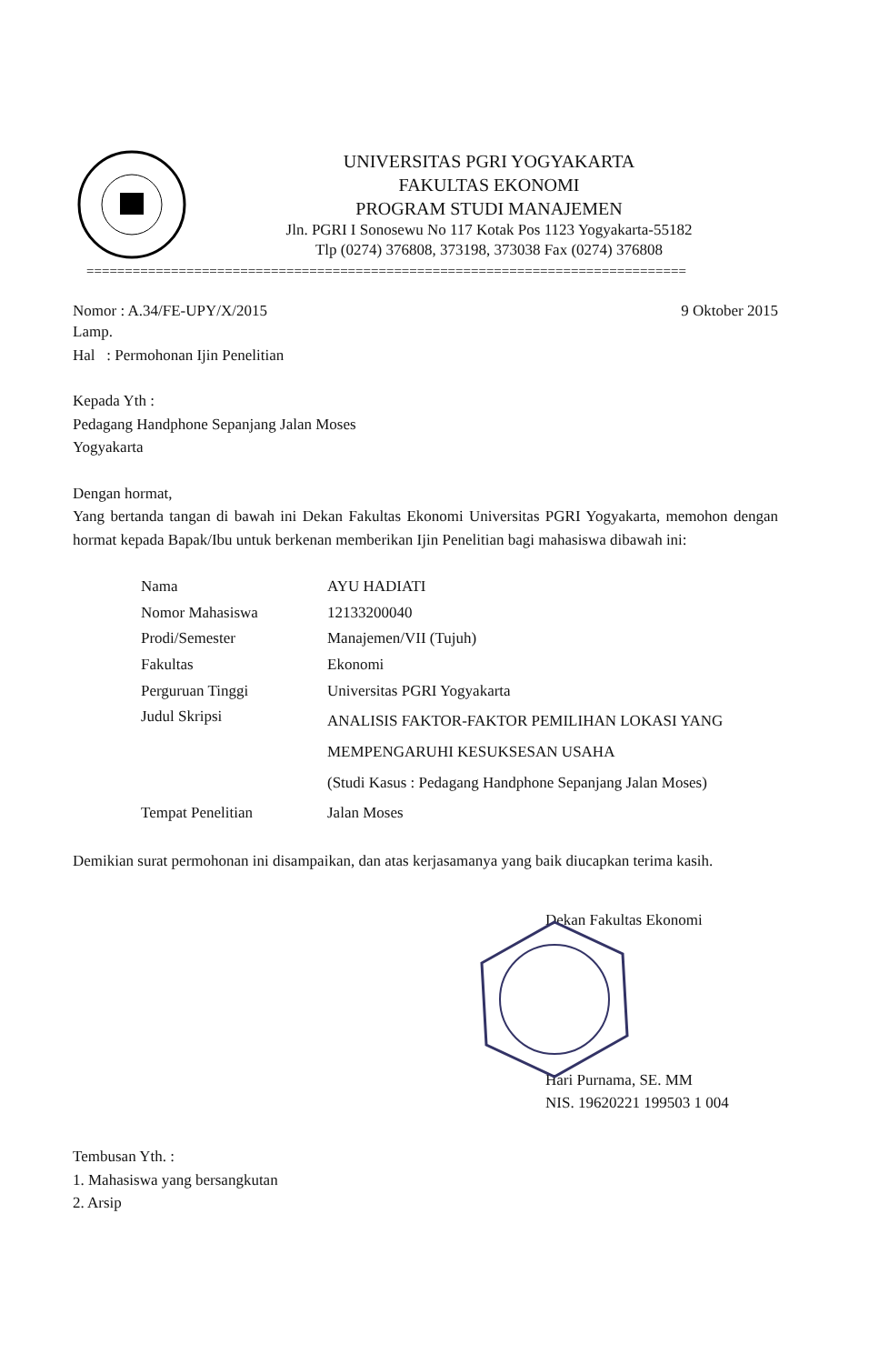UNIVERSITAS PGRI YOGYAKARTA
FAKULTAS EKONOMI
PROGRAM STUDI MANAJEMEN
Jln. PGRI I Sonosewu No 117 Kotak Pos 1123 Yogyakarta-55182
Tlp (0274) 376808, 373198, 373038 Fax (0274) 376808
==============================================================================
Nomor : A.34/FE-UPY/X/2015 9 Oktober 2015
Lamp.
Hal : Permohonan Ijin Penelitian
Kepada Yth :
Pedagang Handphone Sepanjang Jalan Moses
Yogyakarta
Dengan hormat,
Yang bertanda tangan di bawah ini Dekan Fakultas Ekonomi Universitas PGRI Yogyakarta, memohon dengan hormat kepada Bapak/Ibu untuk berkenan memberikan Ijin Penelitian bagi mahasiswa dibawah ini:
| Nama | AYU HADIATI |
| Nomor Mahasiswa | 12133200040 |
| Prodi/Semester | Manajemen/VII (Tujuh) |
| Fakultas | Ekonomi |
| Perguruan Tinggi | Universitas PGRI Yogyakarta |
| Judul Skripsi | ANALISIS FAKTOR-FAKTOR PEMILIHAN LOKASI YANG MEMPENGARUHI KESUKSESAN USAHA (Studi Kasus : Pedagang Handphone Sepanjang Jalan Moses) |
| Tempat Penelitian | Jalan Moses |
Demikian surat permohonan ini disampaikan, dan atas kerjasamanya yang baik diucapkan terima kasih.
Dekan Fakultas Ekonomi
Hari Purnama, SE. MM
NIS. 19620221 199503 1 004
Tembusan Yth. :
1. Mahasiswa yang bersangkutan
2. Arsip